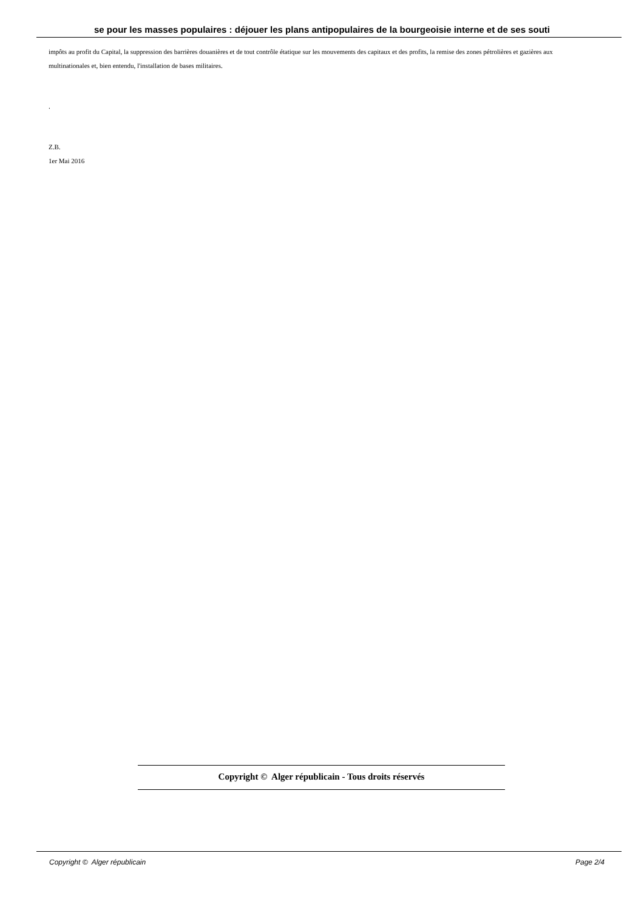se pour les masses populaires : déjouer les plans antipopulaires de la bourgeoisie interne et de ses souti
impôts au profit du Capital, la suppression des barrières douanières et de tout contrôle étatique sur les mouvements des capitaux et des profits, la remise des zones pétrolières et gazières aux multinationales et, bien entendu, l'installation de bases militaires.
.
Z.B.
1er Mai 2016
Copyright © Alger républicain - Tous droits réservés
Copyright © Alger républicain Page 2/4